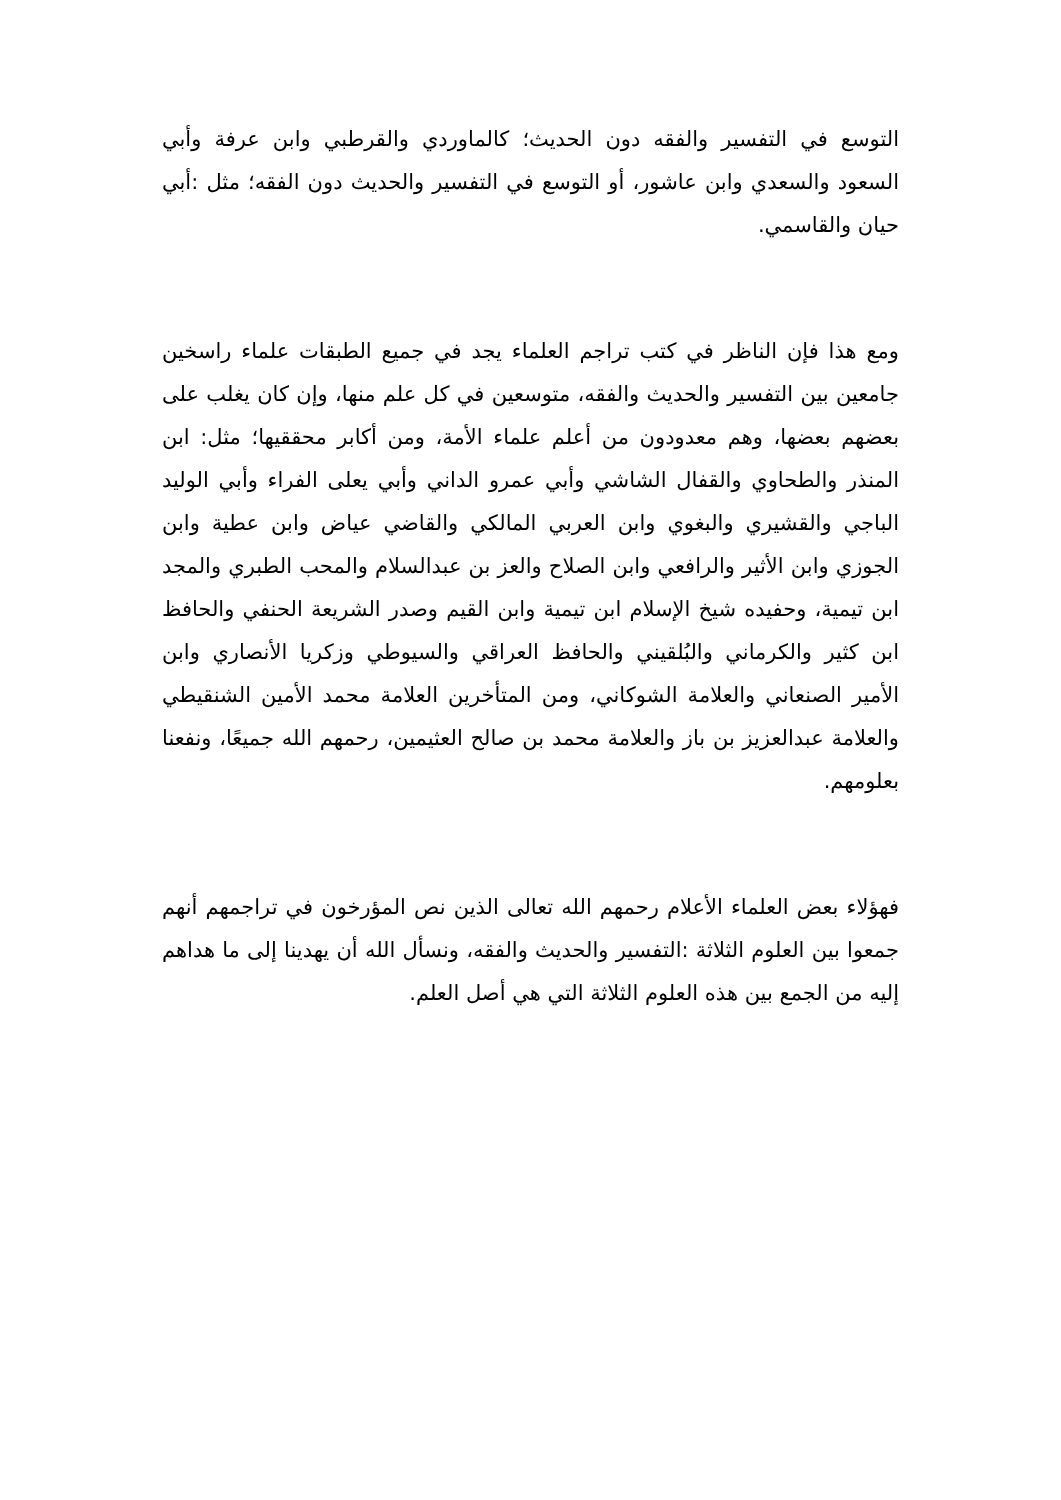التوسع في التفسير والفقه دون الحديث؛ كالماوردي والقرطبي وابن عرفة وأبي السعود والسعدي وابن عاشور، أو التوسع في التفسير والحديث دون الفقه؛ مثل :أبي حيان والقاسمي.
ومع هذا فإن الناظر في كتب تراجم العلماء يجد في جميع الطبقات علماء راسخين جامعين بين التفسير والحديث والفقه، متوسعين في كل علم منها، وإن كان يغلب على بعضهم بعضها، وهم معدودون من أعلم علماء الأمة، ومن أكابر محققيها؛ مثل: ابن المنذر والطحاوي والقفال الشاشي وأبي عمرو الداني وأبي يعلى الفراء وأبي الوليد الباجي والقشيري والبغوي وابن العربي المالكي والقاضي عياض وابن عطية وابن الجوزي وابن الأثير والرافعي وابن الصلاح والعز بن عبدالسلام والمحب الطبري والمجد ابن تيمية، وحفيده شيخ الإسلام ابن تيمية وابن القيم وصدر الشريعة الحنفي والحافظ ابن كثير والكرماني والبُلقيني والحافظ العراقي والسيوطي وزكريا الأنصاري وابن الأمير الصنعاني والعلامة الشوكاني، ومن المتأخرين العلامة محمد الأمين الشنقيطي والعلامة عبدالعزيز بن باز والعلامة محمد بن صالح العثيمين، رحمهم الله جميعًا، ونفعنا بعلومهم.
فهؤلاء بعض العلماء الأعلام رحمهم الله تعالى الذين نص المؤرخون في تراجمهم أنهم جمعوا بين العلوم الثلاثة :التفسير والحديث والفقه، ونسأل الله أن يهدينا إلى ما هداهم إليه من الجمع بين هذه العلوم الثلاثة التي هي أصل العلم.